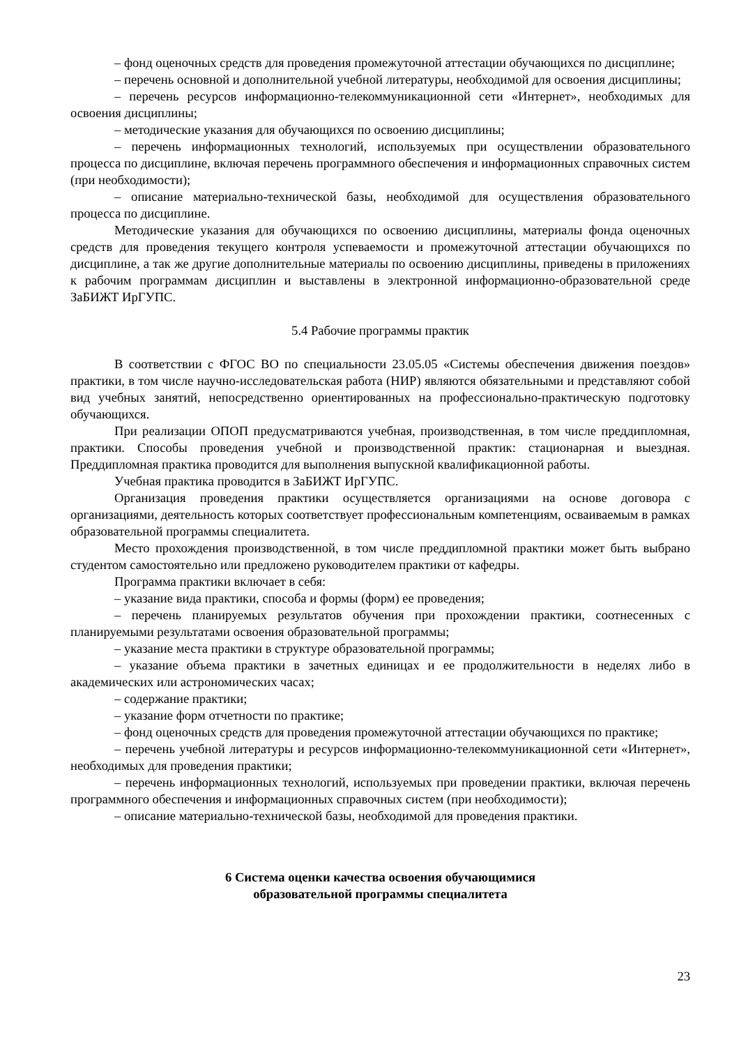– фонд оценочных средств для проведения промежуточной аттестации обучающихся по дисциплине;
– перечень основной и дополнительной учебной литературы, необходимой для освоения дисциплины;
– перечень ресурсов информационно-телекоммуникационной сети «Интернет», необходимых для освоения дисциплины;
– методические указания для обучающихся по освоению дисциплины;
– перечень информационных технологий, используемых при осуществлении образовательного процесса по дисциплине, включая перечень программного обеспечения и информационных справочных систем (при необходимости);
– описание материально-технической базы, необходимой для осуществления образовательного процесса по дисциплине.
Методические указания для обучающихся по освоению дисциплины, материалы фонда оценочных средств для проведения текущего контроля успеваемости и промежуточной аттестации обучающихся по дисциплине, а так же другие дополнительные материалы по освоению дисциплины, приведены в приложениях к рабочим программам дисциплин и выставлены в электронной информационно-образовательной среде ЗаБИЖТ ИрГУПС.
5.4 Рабочие программы практик
В соответствии с ФГОС ВО по специальности 23.05.05 «Системы обеспечения движения поездов» практики, в том числе научно-исследовательская работа (НИР) являются обязательными и представляют собой вид учебных занятий, непосредственно ориентированных на профессионально-практическую подготовку обучающихся.
При реализации ОПОП предусматриваются учебная, производственная, в том числе преддипломная, практики. Способы проведения учебной и производственной практик: стационарная и выездная. Преддипломная практика проводится для выполнения выпускной квалификационной работы.
Учебная практика проводится в ЗаБИЖТ ИрГУПС.
Организация проведения практики осуществляется организациями на основе договора с организациями, деятельность которых соответствует профессиональным компетенциям, осваиваемым в рамках образовательной программы специалитета.
Место прохождения производственной, в том числе преддипломной практики может быть выбрано студентом самостоятельно или предложено руководителем практики от кафедры.
Программа практики включает в себя:
– указание вида практики, способа и формы (форм) ее проведения;
– перечень планируемых результатов обучения при прохождении практики, соотнесенных с планируемыми результатами освоения образовательной программы;
– указание места практики в структуре образовательной программы;
– указание объема практики в зачетных единицах и ее продолжительности в неделях либо в академических или астрономических часах;
– содержание практики;
– указание форм отчетности по практике;
– фонд оценочных средств для проведения промежуточной аттестации обучающихся по практике;
– перечень учебной литературы и ресурсов информационно-телекоммуникационной сети «Интернет», необходимых для проведения практики;
– перечень информационных технологий, используемых при проведении практики, включая перечень программного обеспечения и информационных справочных систем (при необходимости);
– описание материально-технической базы, необходимой для проведения практики.
6 Система оценки качества освоения обучающимися
образовательной программы специалитета
23